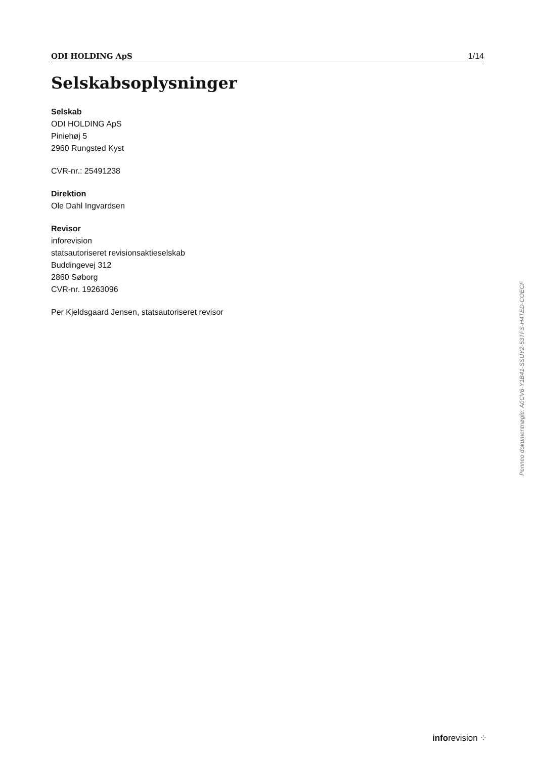ODI HOLDING ApS 1/14
Selskabsoplysninger
Selskab
ODI HOLDING ApS
Piniehøj 5
2960 Rungsted Kyst
CVR-nr.: 25491238
Direktion
Ole Dahl Ingvardsen
Revisor
inforevision
statsautoriseret revisionsaktieselskab
Buddingevej 312
2860 Søborg
CVR-nr. 19263096
Per Kjeldsgaard Jensen, statsautoriseret revisor
Penneo dokumentnøgle: A0CV6-Y1B41-SSUY2-53TFS-H4TED-COECF
inforevision ⁘